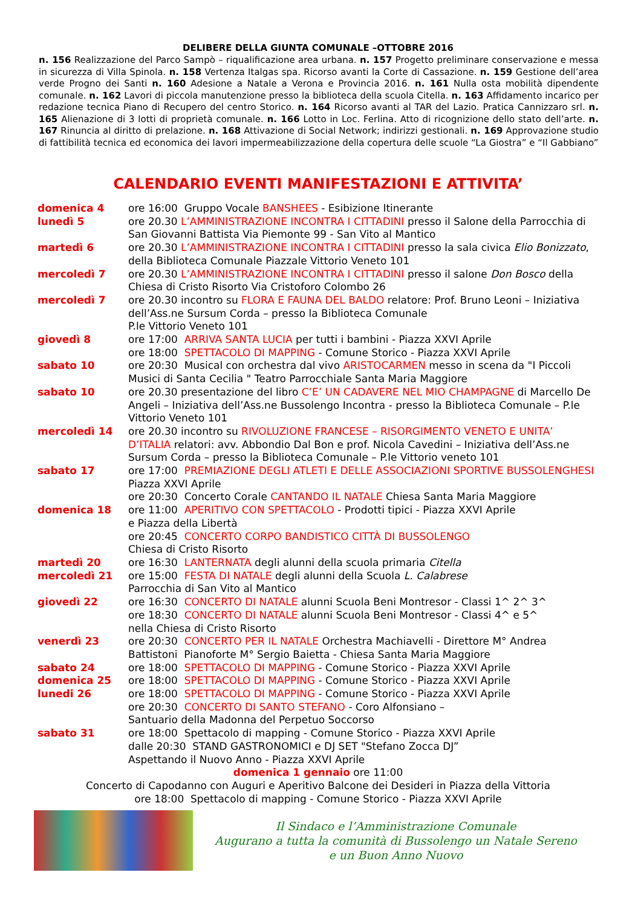DELIBERE DELLA GIUNTA COMUNALE –OTTOBRE 2016
n. 156 Realizzazione del Parco Sampò – riqualificazione area urbana. n. 157 Progetto preliminare conservazione e messa in sicurezza di Villa Spinola. n. 158 Vertenza Italgas spa. Ricorso avanti la Corte di Cassazione. n. 159 Gestione dell’area verde Progno dei Santi n. 160 Adesione a Natale a Verona e Provincia 2016. n. 161 Nulla osta mobilità dipendente comunale. n. 162 Lavori di piccola manutenzione presso la biblioteca della scuola Citella. n. 163 Affidamento incarico per redazione tecnica Piano di Recupero del centro Storico. n. 164 Ricorso avanti al TAR del Lazio. Pratica Cannizzaro srl. n. 165 Alienazione di 3 lotti di proprietà comunale. n. 166 Lotto in Loc. Ferlina. Atto di ricognizione dello stato dell’arte. n. 167 Rinuncia al diritto di prelazione. n. 168 Attivazione di Social Network; indirizzi gestionali. n. 169 Approvazione studio di fattibilità tecnica ed economica dei lavori impermeabilizzazione della copertura delle scuole “La Giostra” e “Il Gabbiano”
CALENDARIO EVENTI MANIFESTAZIONI E ATTIVITA’
| domenica 4 | ore 16:00 Gruppo Vocale BANSHEES - Esibizione Itinerante |
| lunedì 5 | ore 20.30 L’AMMINISTRAZIONE INCONTRA I CITTADINI presso il Salone della Parrocchia di San Giovanni Battista Via Piemonte 99 - San Vito al Mantico |
| martedì 6 | ore 20.30 L’AMMINISTRAZIONE INCONTRA I CITTADINI presso la sala civica Elio Bonizzato , della Biblioteca Comunale Piazzale Vittorio Veneto 101 |
| mercoledì 7 | ore 20.30 L’AMMINISTRAZIONE INCONTRA I CITTADINI presso il salone Don Bosco della Chiesa di Cristo Risorto Via Cristoforo Colombo 26 |
| mercoledì 7 | ore 20.30 incontro su FLORA E FAUNA DEL BALDO relatore: Prof. Bruno Leoni – Iniziativa dell’Ass.ne Sursum Corda – presso la Biblioteca Comunale P.le Vittorio Veneto 101 |
| giovedì 8 | ore 17:00 ARRIVA SANTA LUCIA per tutti i bambini - Piazza XXVI Aprile ore 18:00 SPETTACOLO DI MAPPING - Comune Storico - Piazza XXVI Aprile |
| sabato 10 | ore 20:30 Musical con orchestra dal vivo ARISTOCARMEN messo in scena da "I Piccoli Musici di Santa Cecilia " Teatro Parrocchiale Santa Maria Maggiore |
| sabato 10 | ore 20.30 presentazione del libro C’E’ UN CADAVERE NEL MIO CHAMPAGNE di Marcello De Angeli – Iniziativa dell’Ass.ne Bussolengo Incontra - presso la Biblioteca Comunale – P.le Vittorio Veneto 101 |
| mercoledì 14 | ore 20.30 incontro su RIVOLUZIONE FRANCESE – RISORGIMENTO VENETO E UNITA’ D’ITALIA relatori: avv. Abbondio Dal Bon e prof. Nicola Cavedini – Iniziativa dell’Ass.ne Sursum Corda – presso la Biblioteca Comunale – P.le Vittorio veneto 101 |
| sabato 17 | ore 17:00 PREMIAZIONE DEGLI ATLETI E DELLE ASSOCIAZIONI SPORTIVE BUSSOLENGHESI Piazza XXVI Aprile ore 20:30 Concerto Corale CANTANDO IL NATALE Chiesa Santa Maria Maggiore |
| domenica 18 | ore 11:00 APERITIVO CON SPETTACOLO - Prodotti tipici - Piazza XXVI Aprile e Piazza della Libertà ore 20:45 CONCERTO CORPO BANDISTICO CITTÀ DI BUSSOLENGO Chiesa di Cristo Risorto |
| martedì 20 | ore 16:30 LANTERNATA degli alunni della scuola primaria Citella |
| mercoledì 21 | ore 15:00 FESTA DI NATALE degli alunni della Scuola L. Calabrese Parrocchia di San Vito al Mantico |
| giovedì 22 | ore 16:30 CONCERTO DI NATALE alunni Scuola Beni Montresor - Classi 1^ 2^ 3^ ore 18:30 CONCERTO DI NATALE alunni Scuola Beni Montresor - Classi 4^ e 5^ nella Chiesa di Cristo Risorto |
| venerdì 23 | ore 20:30 CONCERTO PER IL NATALE Orchestra Machiavelli - Direttore M° Andrea Battistoni Pianoforte M° Sergio Baietta - Chiesa Santa Maria Maggiore |
| sabato 24 | ore 18:00 SPETTACOLO DI MAPPING - Comune Storico - Piazza XXVI Aprile |
| domenica 25 | ore 18:00 SPETTACOLO DI MAPPING - Comune Storico - Piazza XXVI Aprile |
| lunedi 26 | ore 18:00 SPETTACOLO DI MAPPING - Comune Storico - Piazza XXVI Aprile ore 20:30 CONCERTO DI SANTO STEFANO - Coro Alfonsiano – Santuario della Madonna del Perpetuo Soccorso |
| sabato 31 | ore 18:00 Spettacolo di mapping - Comune Storico - Piazza XXVI Aprile dalle 20:30 STAND GASTRONOMICI e DJ SET "Stefano Zocca DJ” Aspettando il Nuovo Anno - Piazza XXVI Aprile |
domenica 1 gennaio ore 11:00
Concerto di Capodanno con Auguri e Aperitivo Balcone dei Desideri in Piazza della Vittoria
ore 18:00 Spettacolo di mapping - Comune Storico - Piazza XXVI Aprile
Il Sindaco e l’Amministrazione Comunale
Augurano a tutta la comunità di Bussolengo un Natale Sereno
e un Buon Anno Nuovo